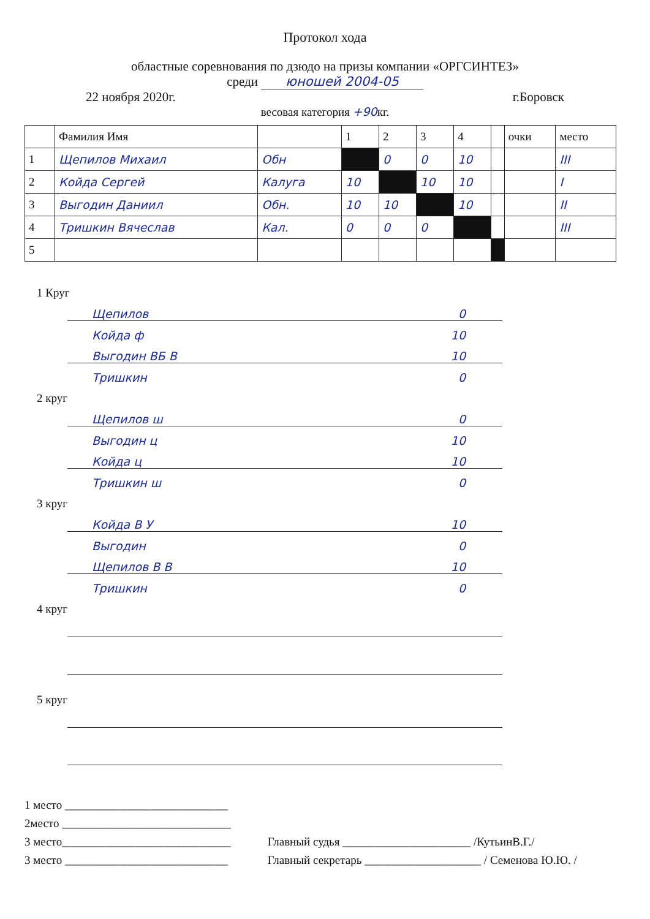Протокол хода
областные соревнования по дзюдо на призы компании «ОРГСИНТЕЗ»
среди юношей 2004-05
22 ноября 2020г. г.Боровск
весовая категория +90кг.
| | Фамилия Имя | | 1 | 2 | 3 | 4 | | очки | место |
| 1 | Щепилов Михаил | Обн | | 0 | 0 | 10 | | | III |
| 2 | Койда Сергей | Калуга | 10 | | 10 | 10 | | | I |
| 3 | Выгодин Даниил | Обн. | 10 | 10 | | 10 | | | II |
| 4 | Тришкин Вячеслав | Кал. | 0 | 0 | 0 | | | | III |
| 5 | | | | | | | | | |
1 Круг
Щепилов 0
Койда ф 10
Выгодин ВБ В 10
Тришкин 0
2 круг
Щепилов ш 0
Выгодин ц 10
Койда ц 10
Тришкин ш 0
3 круг
Койда В У 10
Выгодин 0
Щепилов В В 10
Тришкин 0
4 круг
5 круг
1 место ____________________________
2место _____________________________
3 место_____________________________
3 место ____________________________
Главный судья ______________________ /КутьинВ.Г./
Главный секретарь ____________________ / Семенова Ю.Ю. /